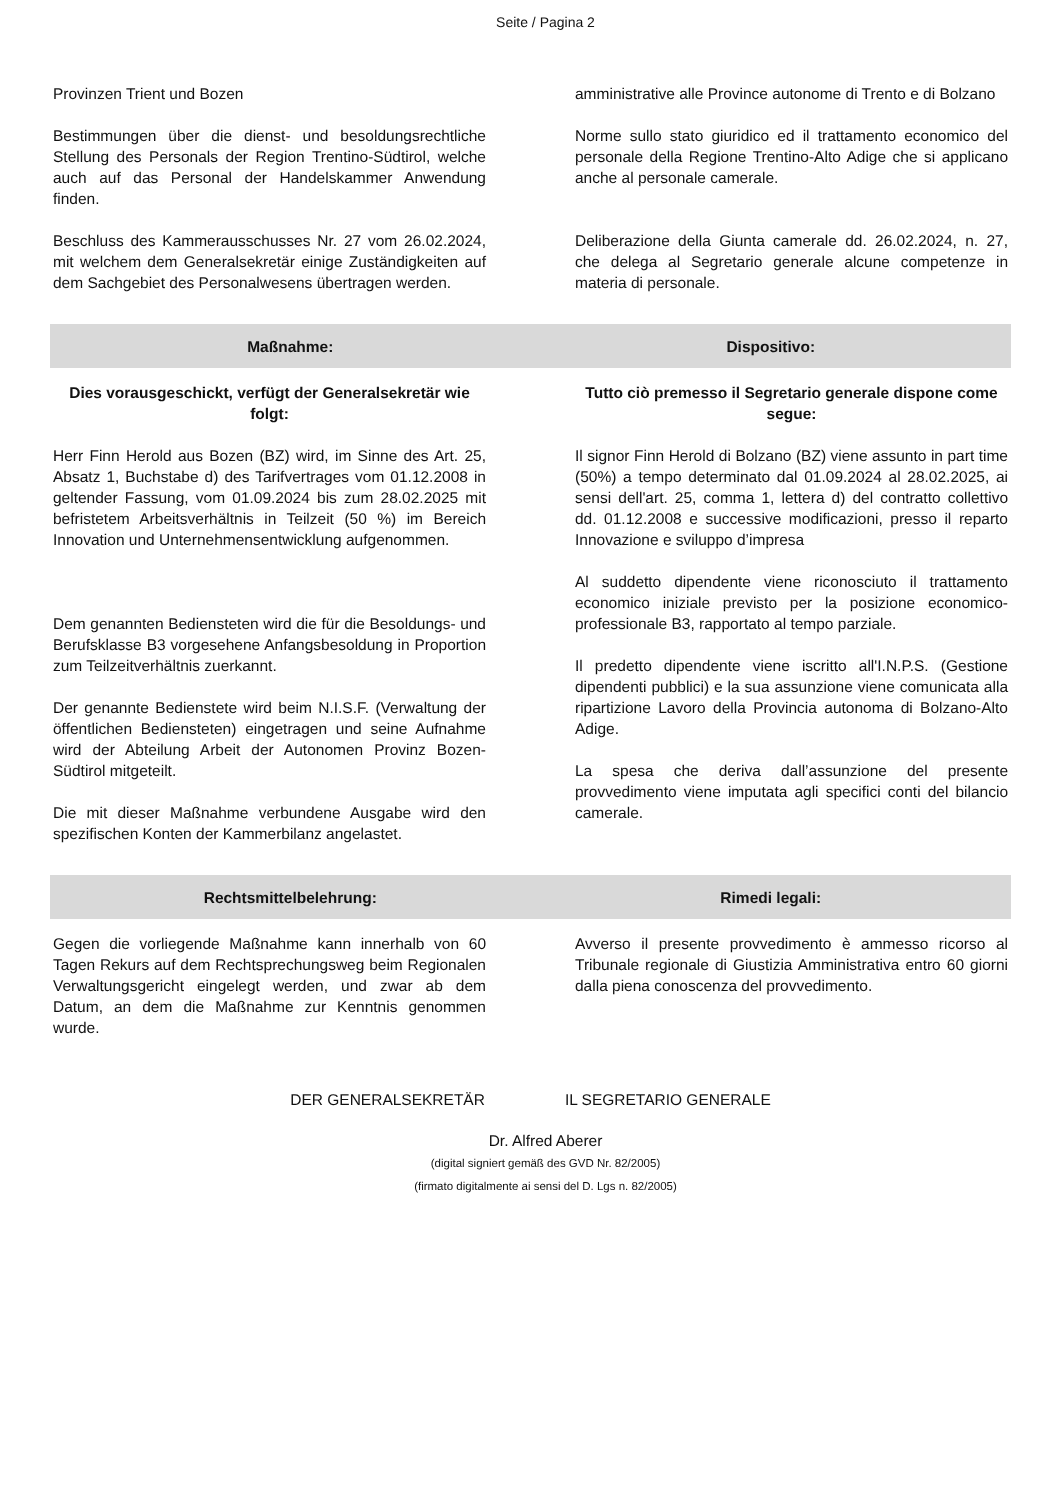Seite / Pagina 2
Provinzen Trient und Bozen
Bestimmungen über die dienst- und besoldungsrechtliche Stellung des Personals der Region Trentino-Südtirol, welche auch auf das Personal der Handelskammer Anwendung finden.
Beschluss des Kammerausschusses Nr. 27 vom 26.02.2024, mit welchem dem Generalsekretär einige Zuständigkeiten auf dem Sachgebiet des Personalwesens übertragen werden.
amministrative alle Province autonome di Trento e di Bolzano
Norme sullo stato giuridico ed il trattamento economico del personale della Regione Trentino-Alto Adige che si applicano anche al personale camerale.
Deliberazione della Giunta camerale dd. 26.02.2024, n. 27, che delega al Segretario generale alcune competenze in materia di personale.
Maßnahme: Dispositivo:
Dies vorausgeschickt, verfügt der Generalsekretär wie folgt:
Herr Finn Herold aus Bozen (BZ) wird, im Sinne des Art. 25, Absatz 1, Buchstabe d) des Tarifvertrages vom 01.12.2008 in geltender Fassung, vom 01.09.2024 bis zum 28.02.2025 mit befristetem Arbeitsverhältnis in Teilzeit (50 %) im Bereich Innovation und Unternehmensentwicklung aufgenommen.
Dem genannten Bediensteten wird die für die Besoldungs- und Berufsklasse B3 vorgesehene Anfangsbesoldung in Proportion zum Teilzeitverhältnis zuerkannt.
Der genannte Bedienstete wird beim N.I.S.F. (Verwaltung der öffentlichen Bediensteten) eingetragen und seine Aufnahme wird der Abteilung Arbeit der Autonomen Provinz Bozen-Südtirol mitgeteilt.
Die mit dieser Maßnahme verbundene Ausgabe wird den spezifischen Konten der Kammerbilanz angelastet.
Tutto ciò premesso il Segretario generale dispone come segue:
Il signor Finn Herold di Bolzano (BZ) viene assunto in part time (50%) a tempo determinato dal 01.09.2024 al 28.02.2025, ai sensi dell'art. 25, comma 1, lettera d) del contratto collettivo dd. 01.12.2008 e successive modificazioni, presso il reparto Innovazione e sviluppo d’impresa
Al suddetto dipendente viene riconosciuto il trattamento economico iniziale previsto per la posizione economico-professionale B3, rapportato al tempo parziale.
Il predetto dipendente viene iscritto all'I.N.P.S. (Gestione dipendenti pubblici) e la sua assunzione viene comunicata alla ripartizione Lavoro della Provincia autonoma di Bolzano-Alto Adige.
La spesa che deriva dall’assunzione del presente provvedimento viene imputata agli specifici conti del bilancio camerale.
Rechtsmittelbelehrung: Rimedi legali:
Gegen die vorliegende Maßnahme kann innerhalb von 60 Tagen Rekurs auf dem Rechtsprechungsweg beim Regionalen Verwaltungsgericht eingelegt werden, und zwar ab dem Datum, an dem die Maßnahme zur Kenntnis genommen wurde.
Avverso il presente provvedimento è ammesso ricorso al Tribunale regionale di Giustizia Amministrativa entro 60 giorni dalla piena conoscenza del provvedimento.
DER GENERALSEKRETÄR IL SEGRETARIO GENERALE
Dr. Alfred Aberer
(digital signiert gemäß des GVD Nr. 82/2005)
(firmato digitalmente ai sensi del D. Lgs n. 82/2005)